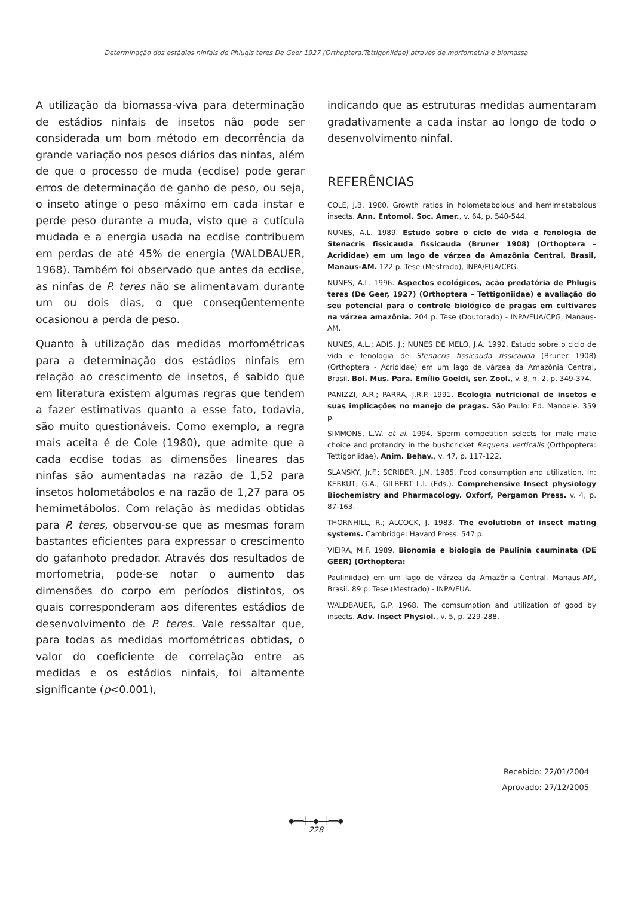Determinação dos estádios ninfais de Phlugis teres De Geer 1927 (Orthoptera:Tettigoniidae) através de morfometria e biomassa
A utilização da biomassa-viva para determinação de estádios ninfais de insetos não pode ser considerada um bom método em decorrência da grande variação nos pesos diários das ninfas, além de que o processo de muda (ecdise) pode gerar erros de determinação de ganho de peso, ou seja, o inseto atinge o peso máximo em cada instar e perde peso durante a muda, visto que a cutícula mudada e a energia usada na ecdise contribuem em perdas de até 45% de energia (WALDBAUER, 1968). Também foi observado que antes da ecdise, as ninfas de P. teres não se alimentavam durante um ou dois dias, o que conseqüentemente ocasionou a perda de peso.
Quanto à utilização das medidas morfométricas para a determinação dos estádios ninfais em relação ao crescimento de insetos, é sabido que em literatura existem algumas regras que tendem a fazer estimativas quanto a esse fato, todavia, são muito questionáveis. Como exemplo, a regra mais aceita é de Cole (1980), que admite que a cada ecdise todas as dimensões lineares das ninfas são aumentadas na razão de 1,52 para insetos holometábolos e na razão de 1,27 para os hemimetábolos. Com relação às medidas obtidas para P. teres, observou-se que as mesmas foram bastantes eficientes para expressar o crescimento do gafanhoto predador. Através dos resultados de morfometria, pode-se notar o aumento das dimensões do corpo em períodos distintos, os quais corresponderam aos diferentes estádios de desenvolvimento de P. teres. Vale ressaltar que, para todas as medidas morfométricas obtidas, o valor do coeficiente de correlação entre as medidas e os estádios ninfais, foi altamente significante (p<0.001),
indicando que as estruturas medidas aumentaram gradativamente a cada instar ao longo de todo o desenvolvimento ninfal.
REFERÊNCIAS
COLE, J.B. 1980. Growth ratios in holometabolous and hemimetabolous insects. Ann. Entomol. Soc. Amer., v. 64, p. 540-544.
NUNES, A.L. 1989. Estudo sobre o ciclo de vida e fenologia de Stenacris fissicauda fissicauda (Bruner 1908) (Orthoptera – Acrididae) em um lago de várzea da Amazônia Central, Brasil, Manaus-AM. 122 p. Tese (Mestrado), INPA/FUA/CPG.
NUNES, A.L. 1996. Aspectos ecológicos, ação predatória de Phlugis teres (De Geer, 1927) (Orthoptera – Tettigoniidae) e avaliação do seu potencial para o controle biológico de pragas em cultivares na várzea amazônia. 204 p. Tese (Doutorado) - INPA/FUA/CPG, Manaus-AM.
NUNES, A.L.; ADIS, J.; NUNES DE MELO, J.A. 1992. Estudo sobre o ciclo de vida e fenologia de Stenacris fissicauda fissicauda (Bruner 1908) (Orthoptera - Acrididae) em um lago de várzea da Amazônia Central, Brasil. Bol. Mus. Para. Emílio Goeldi, ser. Zool., v. 8, n. 2, p. 349-374.
PANIZZI, A.R.; PARRA, J.R.P. 1991. Ecologia nutricional de insetos e suas implicações no manejo de pragas. São Paulo: Ed. Manoele. 359 p.
SIMMONS, L.W. et al. 1994. Sperm competition selects for male mate choice and protandry in the bushcricket Requena verticalis (Orthpoptera: Tettigoniidae). Anim. Behav., v. 47, p. 117-122.
SLANSKY, Jr.F.; SCRIBER, J.M. 1985. Food consumption and utilization. In: KERKUT, G.A.; GILBERT L.I. (Eds.). Comprehensive Insect physiology Biochemistry and Pharmacology. Oxforf, Pergamon Press. v. 4, p. 87-163.
THORNHILL, R.; ALCOCK, J. 1983. The evolutiobn of insect mating systems. Cambridge: Havard Press. 547 p.
VIEIRA, M.F. 1989. Bionomia e biologia de Paulinia cauminata (DE GEER) (Orthoptera:
Pauliniidae) em um lago de várzea da Amazônia Central. Manaus-AM, Brasil. 89 p. Tese (Mestrado) - INPA/FUA.
WALDBAUER, G.P. 1968. The comsumption and utilization of good by insects. Adv. Insect Physiol., v. 5, p. 229-288.
Recebido: 22/01/2004
Aprovado: 27/12/2005
◆━━╪═◆═╪━━◆
228